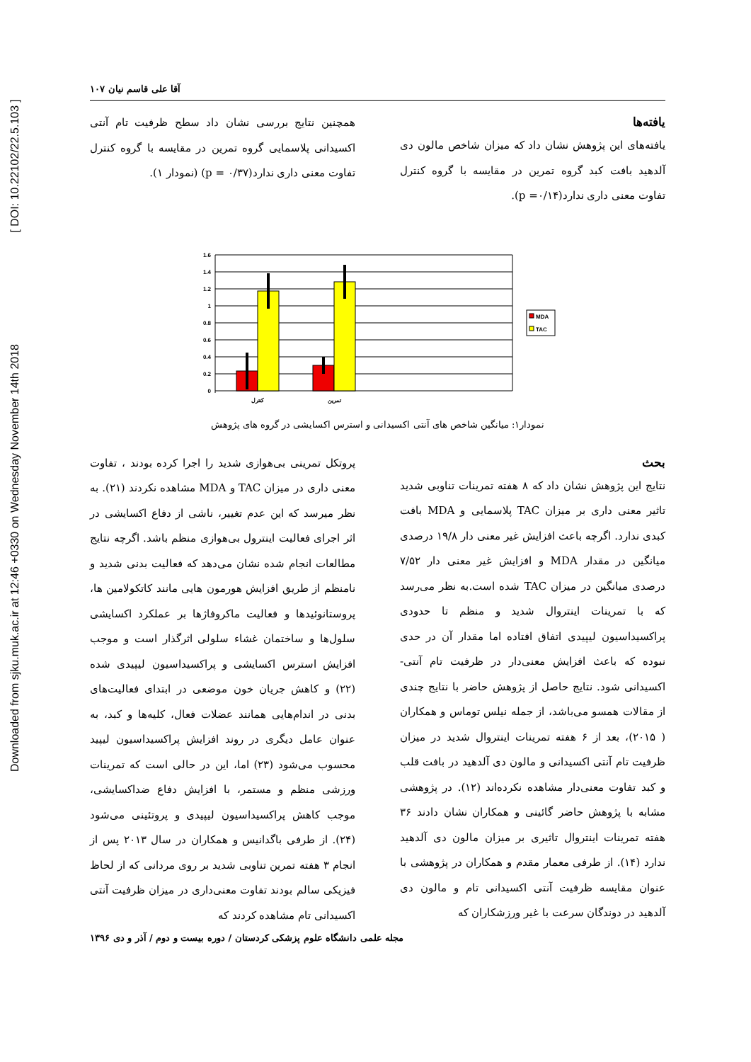Downloaded from sjku.muk.ac.ir at 12:46 +0330 on Wednesday November 14th 2018 [ DOI: 10.22102/22.5.103 ]
آقا علی قاسم نیان ۱۰۷
یافته‌ها
یافته‌های این پژوهش نشان داد که میزان شاخص مالون دی آلدهید بافت کبد گروه تمرین در مقایسه با گروه کنترل تفاوت معنی داری ندارد(p =۰/۱۴).
همچنین نتایج بررسی نشان داد سطح ظرفیت تام آنتی اکسیدانی پلاسمایی گروه تمرین در مقایسه با گروه کنترل تفاوت معنی داری ندارد(p = ۰/۳۷) (نمودار ۱).
1.6
1.4
1.2
1
0.8
0.6
0.4
0.2
0
کنترل
تمرین
MDA
TAC
نمودار۱: میانگین شاخص های آنتی اکسیدانی و استرس اکسایشی در گروه های پژوهش
بحث
نتایج این پژوهش نشان داد که ۸ هفته تمرینات تناوبی شدید تاثیر معنی داری بر میزان TAC پلاسمایی و MDA بافت کبدی ندارد. اگرچه باعث افزایش غیر معنی دار ۱۹/۸ درصدی میانگین در مقدار MDA و افزایش غیر معنی دار ۷/۵۲ درصدی میانگین در میزان TAC شده است.به نظر می‌رسد که با تمرینات اینتروال شدید و منظم تا حدودی پراکسیداسیون لیپیدی اتفاق افتاده اما مقدار آن در حدی نبوده که باعث افزایش معنی‌دار در ظرفیت تام آنتی-اکسیدانی شود. نتایج حاصل از پژوهش حاضر با نتایج چندی از مقالات همسو می‌باشد، از جمله نیلس توماس و همکاران ( ۲۰۱۵)، بعد از ۶ هفته تمرینات اینتروال شدید در میزان ظرفیت تام آنتی اکسیدانی و مالون دی آلدهید در بافت قلب و کبد تفاوت معنی‌دار مشاهده نکرده‌اند (۱۲). در پژوهشی مشابه با پژوهش حاضر گائینی و همکاران نشان دادند ۳۶ هفته تمرینات اینتروال تاثیری بر میزان مالون دی آلدهید ندارد (۱۴). از طرفی معمار مقدم و همکاران در پژوهشی با عنوان مقایسه ظرفیت آنتی اکسیدانی تام و مالون دی آلدهید در دوندگان سرعت با غیر ورزشکاران که
پروتکل تمرینی بی‌هوازی شدید را اجرا کرده بودند ، تفاوت معنی داری در میزان TAC و MDA مشاهده نکردند (۲۱). به نظر میرسد که این عدم تغییر، ناشی از دفاع اکسایشی در اثر اجرای فعالیت اینترول بی‌هوازی منظم باشد. اگرچه نتایج مطالعات انجام شده نشان می‌دهد که فعالیت بدنی شدید و نامنظم از طریق افزایش هورمون هایی مانند کاتکولامین ها، پروستانوئیدها و فعالیت ماکروفاژها بر عملکرد اکسایشی سلول‌ها و ساختمان غشاء سلولی اثرگذار است و موجب افزایش استرس اکسایشی و پراکسیداسیون لیپیدی شده (۲۲) و کاهش جریان خون موضعی در ابتدای فعالیت‌های بدنی در اندام‌هایی همانند عضلات فعال، کلیه‌ها و کبد، به عنوان عامل دیگری در روند افزایش پراکسیداسیون لیپید محسوب می‌شود (۲۳) اما، این در حالی است که تمرینات ورزشی منظم و مستمر، با افزایش دفاع ضداکسایشی، موجب کاهش پراکسیداسیون لیپیدی و پروتئینی می‌شود (۲۴). از طرفی باگدانیس و همکاران در سال ۲۰۱۳ پس از انجام ۳ هفته تمرین تناوبی شدید بر روی مردانی که از لحاظ فیزیکی سالم بودند تفاوت معنی‌داری در میزان ظرفیت آنتی اکسیدانی تام مشاهده کردند که
مجله علمی دانشگاه علوم پزشکی کردستان / دوره بیست و دوم / آذر و دی ۱۳۹۶